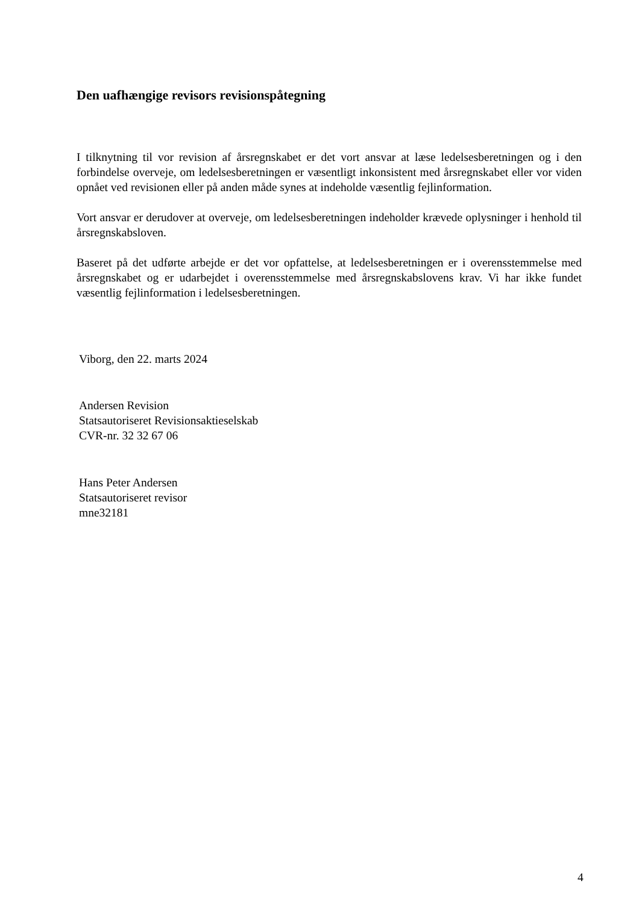Den uafhængige revisors revisionspåtegning
I tilknytning til vor revision af årsregnskabet er det vort ansvar at læse ledelsesberetningen og i den forbindelse overveje, om ledelsesberetningen er væsentligt inkonsistent med årsregnskabet eller vor viden opnået ved revisionen eller på anden måde synes at indeholde væsentlig fejlinformation.
Vort ansvar er derudover at overveje, om ledelsesberetningen indeholder krævede oplysninger i henhold til årsregnskabsloven.
Baseret på det udførte arbejde er det vor opfattelse, at ledelsesberetningen er i overensstemmelse med årsregnskabet og er udarbejdet i overensstemmelse med årsregnskabslovens krav. Vi har ikke fundet væsentlig fejlinformation i ledelsesberetningen.
Viborg, den 22. marts 2024
Andersen Revision
Statsautoriseret Revisionsaktieselskab
CVR-nr. 32 32 67 06
Hans Peter Andersen
Statsautoriseret revisor
mne32181
4